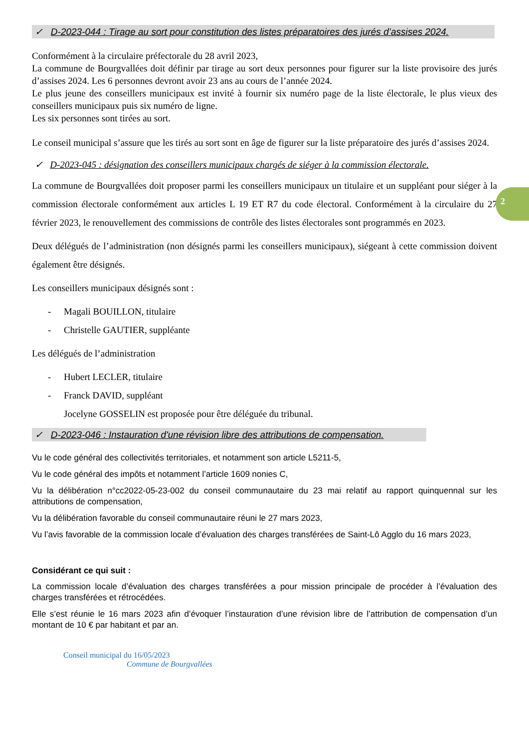2
✓ D-2023-044 : Tirage au sort pour constitution des listes préparatoires des jurés d’assises 2024.
Conformément à la circulaire préfectorale du 28 avril 2023,
La commune de Bourgvallées doit définir par tirage au sort deux personnes pour figurer sur la liste provisoire des jurés d’assises 2024. Les 6 personnes devront avoir 23 ans au cours de l’année 2024.
Le plus jeune des conseillers municipaux est invité à fournir six numéro page de la liste électorale, le plus vieux des conseillers municipaux puis six numéro de ligne.
Les six personnes sont tirées au sort.
Le conseil municipal s’assure que les tirés au sort sont en âge de figurer sur la liste préparatoire des jurés d’assises 2024.
✓ D-2023-045 : désignation des conseillers municipaux chargés de siéger à la commission électorale.
La commune de Bourgvallées doit proposer parmi les conseillers municipaux un titulaire et un suppléant pour siéger à la commission électorale conformément aux articles L 19 ET R7 du code électoral. Conformément à la circulaire du 27 février 2023, le renouvellement des commissions de contrôle des listes électorales sont programmés en 2023.
Deux délégués de l’administration (non désignés parmi les conseillers municipaux), siégeant à cette commission doivent également être désignés.
Les conseillers municipaux désignés sont :
- Magali BOUILLON, titulaire
- Christelle GAUTIER, suppléante
Les délégués de l’administration
- Hubert LECLER, titulaire
- Franck DAVID, suppléant
Jocelyne GOSSELIN est proposée pour être déléguée du tribunal.
✓ D-2023-046 : Instauration d'une révision libre des attributions de compensation.
Vu le code général des collectivités territoriales, et notamment son article L5211-5,
Vu le code général des impôts et notamment l’article 1609 nonies C,
Vu la délibération n°cc2022-05-23-002 du conseil communautaire du 23 mai relatif au rapport quinquennal sur les attributions de compensation,
Vu la délibération favorable du conseil communautaire réuni le 27 mars 2023,
Vu l’avis favorable de la commission locale d’évaluation des charges transférées de Saint-Lô Agglo du 16 mars 2023,
Considérant ce qui suit :
La commission locale d’évaluation des charges transférées a pour mission principale de procéder à l’évaluation des charges transférées et rétrocédées.
Elle s’est réunie le 16 mars 2023 afin d’évoquer l’instauration d’une révision libre de l’attribution de compensation d’un montant de 10 € par habitant et par an.
Conseil municipal du 16/05/2023
Commune de Bourgvallées